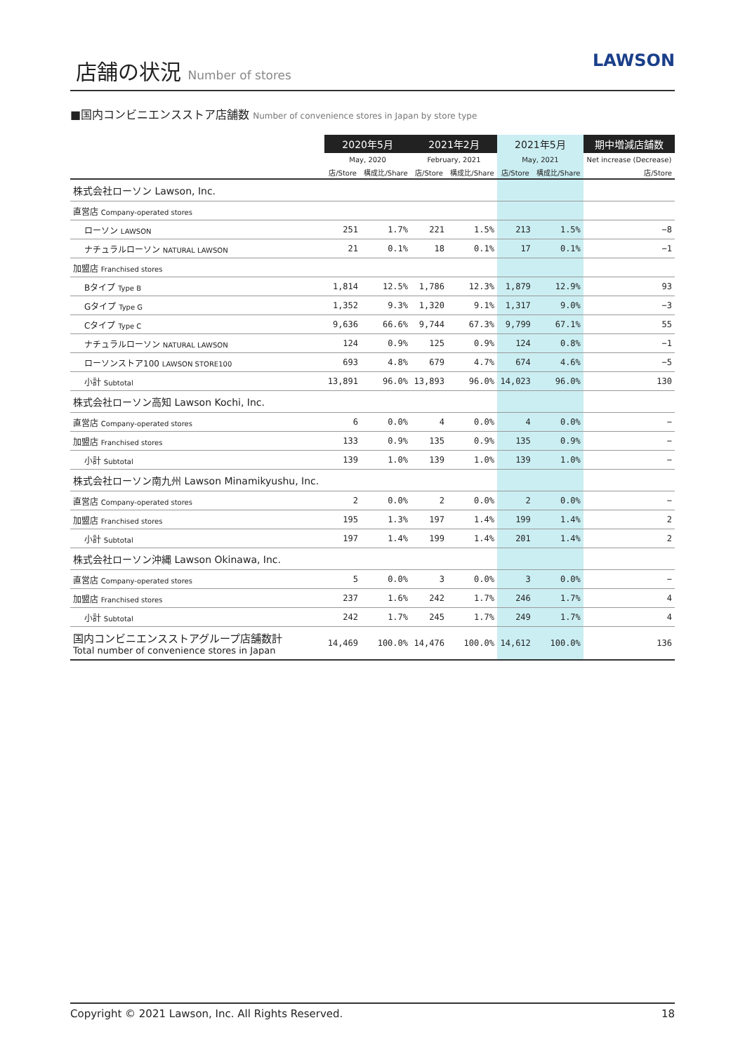店舗の状況 Number of stores
LAWSON
■国内コンビニエンスストア店舗数 Number of convenience stores in Japan by store type
| | 2020年5月 | | 2021年2月 | | 2021年5月 | | 期中増減店舗数 |
| --- | --- | --- | --- | --- | --- | --- | --- |
| | May, 2020 | | February, 2021 | | May, 2021 | | Net increase (Decrease) |
| | 店/Store | 構成比/Share | 店/Store | 構成比/Share | 店/Store | 構成比/Share | 店/Store |
| 株式会社ローソン Lawson, Inc. | | | | | | | |
| 直営店 Company-operated stores | | | | | | | |
| ローソン LAWSON | 251 | 1.7% | 221 | 1.5% | 213 | 1.5% | −8 |
| ナチュラルローソン NATURAL LAWSON | 21 | 0.1% | 18 | 0.1% | 17 | 0.1% | −1 |
| 加盟店 Franchised stores | | | | | | | |
| Bタイプ Type B | 1,814 | 12.5% | 1,786 | 12.3% | 1,879 | 12.9% | 93 |
| Gタイプ Type G | 1,352 | 9.3% | 1,320 | 9.1% | 1,317 | 9.0% | −3 |
| Cタイプ Type C | 9,636 | 66.6% | 9,744 | 67.3% | 9,799 | 67.1% | 55 |
| ナチュラルローソン NATURAL LAWSON | 124 | 0.9% | 125 | 0.9% | 124 | 0.8% | −1 |
| ローソンストア100 LAWSON STORE100 | 693 | 4.8% | 679 | 4.7% | 674 | 4.6% | −5 |
| 小計 Subtotal | 13,891 | 96.0% | 13,893 | 96.0% | 14,023 | 96.0% | 130 |
| 株式会社ローソン高知 Lawson Kochi, Inc. | | | | | | | |
| 直営店 Company-operated stores | 6 | 0.0% | 4 | 0.0% | 4 | 0.0% | − |
| 加盟店 Franchised stores | 133 | 0.9% | 135 | 0.9% | 135 | 0.9% | − |
| 小計 Subtotal | 139 | 1.0% | 139 | 1.0% | 139 | 1.0% | − |
| 株式会社ローソン南九州 Lawson Minamikyushu, Inc. | | | | | | | |
| 直営店 Company-operated stores | 2 | 0.0% | 2 | 0.0% | 2 | 0.0% | − |
| 加盟店 Franchised stores | 195 | 1.3% | 197 | 1.4% | 199 | 1.4% | 2 |
| 小計 Subtotal | 197 | 1.4% | 199 | 1.4% | 201 | 1.4% | 2 |
| 株式会社ローソン沖縄 Lawson Okinawa, Inc. | | | | | | | |
| 直営店 Company-operated stores | 5 | 0.0% | 3 | 0.0% | 3 | 0.0% | − |
| 加盟店 Franchised stores | 237 | 1.6% | 242 | 1.7% | 246 | 1.7% | 4 |
| 小計 Subtotal | 242 | 1.7% | 245 | 1.7% | 249 | 1.7% | 4 |
| 国内コンビニエンスストアグループ店舗数計 Total number of convenience stores in Japan | 14,469 | 100.0% | 14,476 | 100.0% | 14,612 | 100.0% | 136 |
Copyright © 2021 Lawson, Inc. All Rights Reserved. 18